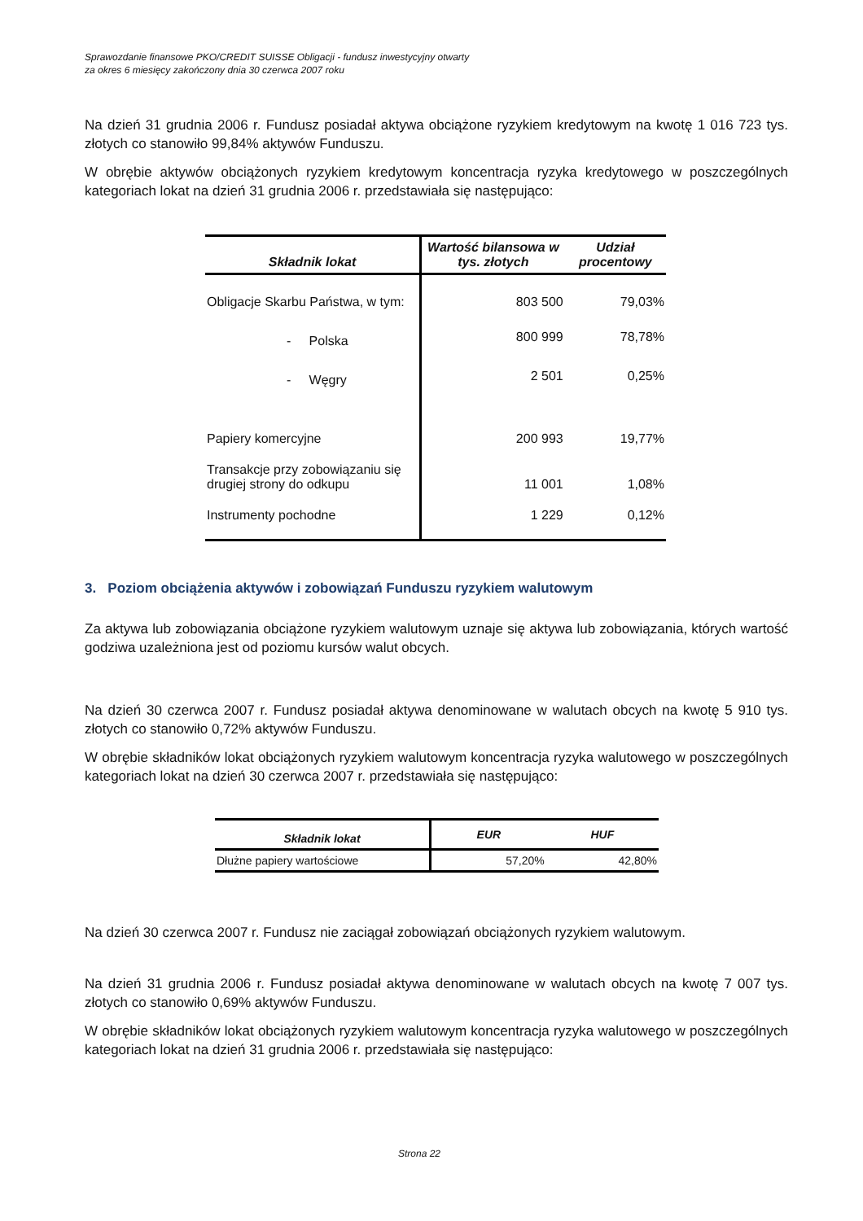Sprawozdanie finansowe PKO/CREDIT SUISSE Obligacji - fundusz inwestycyjny otwarty
za okres 6 miesięcy zakończony dnia 30 czerwca 2007 roku
Na dzień 31 grudnia 2006 r. Fundusz posiadał aktywa obciążone ryzykiem kredytowym na kwotę 1 016 723 tys. złotych co stanowiło 99,84% aktywów Funduszu.
W obrębie aktywów obciążonych ryzykiem kredytowym koncentracja ryzyka kredytowego w poszczególnych kategoriach lokat na dzień 31 grudnia 2006 r. przedstawiała się następująco:
| Składnik lokat | Wartość bilansowa w tys. złotych | Udział procentowy |
| --- | --- | --- |
| Obligacje Skarbu Państwa, w tym: | 803 500 | 79,03% |
| - Polska | 800 999 | 78,78% |
| - Węgry | 2 501 | 0,25% |
| Papiery komercyjne | 200 993 | 19,77% |
| Transakcje przy zobowiązaniu się drugiej strony do odkupu | 11 001 | 1,08% |
| Instrumenty pochodne | 1 229 | 0,12% |
3. Poziom obciążenia aktywów i zobowiązań Funduszu ryzykiem walutowym
Za aktywa lub zobowiązania obciążone ryzykiem walutowym uznaje się aktywa lub zobowiązania, których wartość godziwa uzależniona jest od poziomu kursów walut obcych.
Na dzień 30 czerwca 2007 r. Fundusz posiadał aktywa denominowane w walutach obcych na kwotę 5 910 tys. złotych co stanowiło 0,72% aktywów Funduszu.
W obrębie składników lokat obciążonych ryzykiem walutowym koncentracja ryzyka walutowego w poszczególnych kategoriach lokat na dzień 30 czerwca 2007 r. przedstawiała się następująco:
| Składnik lokat | EUR | HUF |
| --- | --- | --- |
| Dłużne papiery wartościowe | 57,20% | 42,80% |
Na dzień 30 czerwca 2007 r. Fundusz nie zaciągał zobowiązań obciążonych ryzykiem walutowym.
Na dzień 31 grudnia 2006 r. Fundusz posiadał aktywa denominowane w walutach obcych na kwotę 7 007 tys. złotych co stanowiło 0,69% aktywów Funduszu.
W obrębie składników lokat obciążonych ryzykiem walutowym koncentracja ryzyka walutowego w poszczególnych kategoriach lokat na dzień 31 grudnia 2006 r. przedstawiała się następująco:
Strona 22